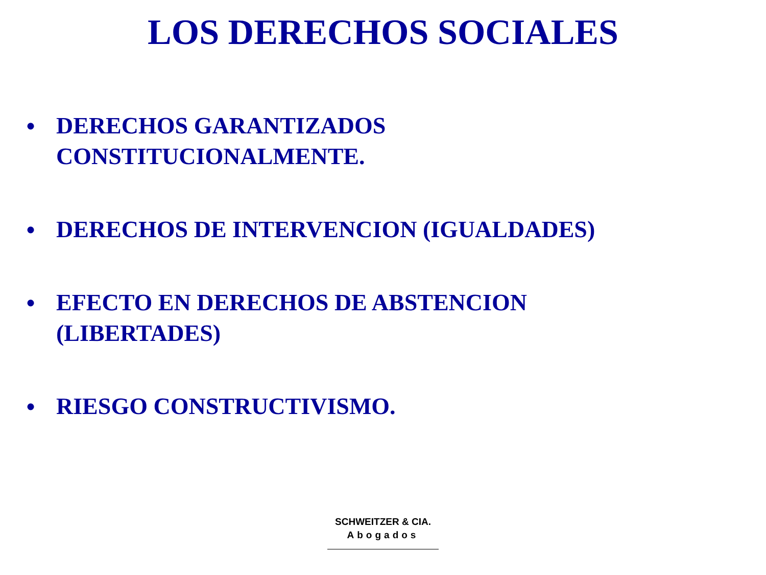LOS DERECHOS SOCIALES
• DERECHOS GARANTIZADOS
CONSTITUCIONALMENTE.
• DERECHOS DE INTERVENCION (IGUALDADES)
• EFECTO EN DERECHOS DE ABSTENCION
(LIBERTADES)
• RIESGO CONSTRUCTIVISMO.
SCHWEITZER & CIA.
Abogados